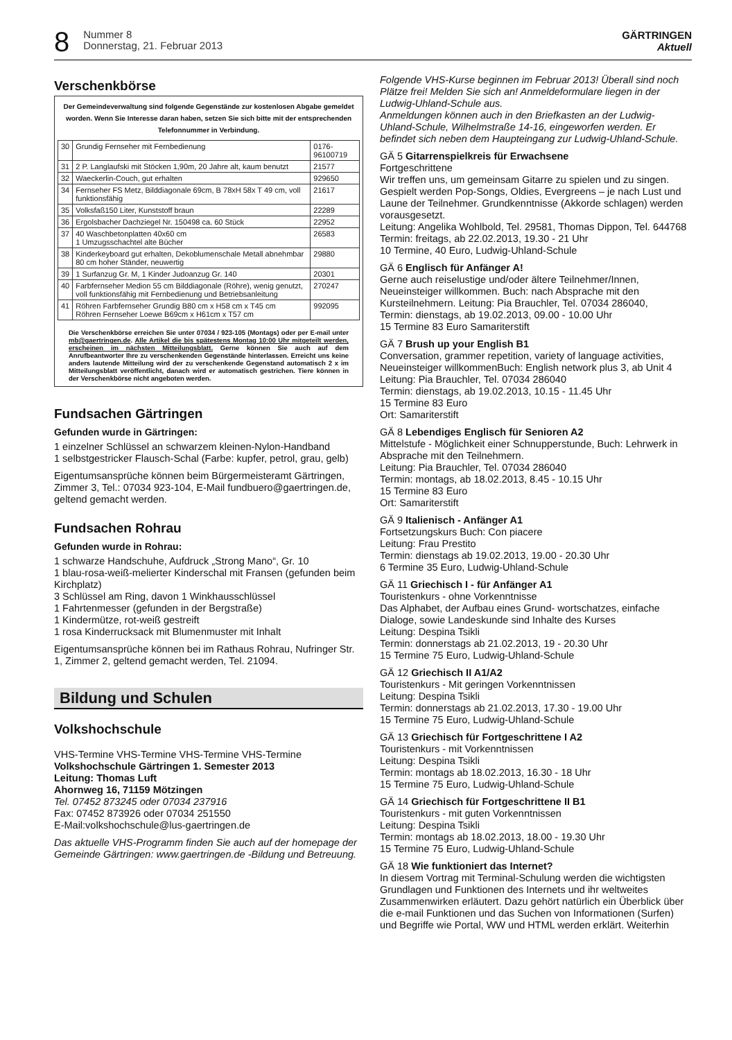8
Nummer 8
Donnerstag, 21. Februar 2013
GÄRTRINGEN
Aktuell
Verschenkbörse
Der Gemeindeverwaltung sind folgende Gegenstände zur kostenlosen Abgabe gemeldet worden. Wenn Sie Interesse daran haben, setzen Sie sich bitte mit der entsprechenden Telefonnummer in Verbindung.
| 30 | Grundig Fernseher mit Fernbedienung | 0176-96100719 |
| 31 | 2 P. Langlaufski mit Stöcken 1,90m, 20 Jahre alt, kaum benutzt | 21577 |
| 32 | Waeckerlin-Couch, gut erhalten | 929650 |
| 34 | Fernseher FS Metz, Bilddiagonale 69cm, B 78xH 58x T 49 cm, voll funktionsfähig | 21617 |
| 35 | Volksfaß150 Liter, Kunststoff braun | 22289 |
| 36 | Ergolsbacher Dachziegel Nr. 150498 ca. 60 Stück | 22952 |
| 37 | 40 Waschbetonplatten 40x60 cm 1 Umzugsschachtel alte Bücher | 26583 |
| 38 | Kinderkeyboard gut erhalten, Dekoblumenschale Metall abnehmbar 80 cm hoher Ständer, neuwertig | 29880 |
| 39 | 1 Surfanzug Gr. M, 1 Kinder Judoanzug Gr. 140 | 20301 |
| 40 | Farbfernseher Medion 55 cm Bilddiagonale (Röhre), wenig genutzt, voll funktionsfähig mit Fernbedienung und Betriebsanleitung | 270247 |
| 41 | Röhren Farbfernseher Grundig B80 cm x H58 cm x T45 cm Röhren Fernseher Loewe B69cm x H61cm x T57 cm | 992095 |
Die Verschenkbörse erreichen Sie unter 07034 / 923-105 (Montags) oder per E-mail unter mb@gaertringen.de. Alle Artikel die bis spätestens Montag 10:00 Uhr mitgeteilt werden, erscheinen im nächsten Mitteilungsblatt. Gerne können Sie auch auf dem Anrufbeantworter Ihre zu verschenkenden Gegenstände hinterlassen. Erreicht uns keine anders lautende Mitteilung wird der zu verschenkende Gegenstand automatisch 2 x im Mitteilungsblatt veröffentlicht, danach wird er automatisch gestrichen. Tiere können in der Verschenkbörse nicht angeboten werden.
Fundsachen Gärtringen
Gefunden wurde in Gärtringen:
1 einzelner Schlüssel an schwarzem kleinen-Nylon-Handband
1 selbstgestricker Flausch-Schal (Farbe: kupfer, petrol, grau, gelb)
Eigentumsansprüche können beim Bürgermeisteramt Gärtringen, Zimmer 3, Tel.: 07034 923-104, E-Mail fundbuero@gaertringen.de, geltend gemacht werden.
Fundsachen Rohrau
Gefunden wurde in Rohrau:
1 schwarze Handschuhe, Aufdruck „Strong Mano“, Gr. 10
1 blau-rosa-weiß-melierter Kinderschal mit Fransen (gefunden beim Kirchplatz)
3 Schlüssel am Ring, davon 1 Winkhausschlüssel
1 Fahrtenmesser (gefunden in der Bergstraße)
1 Kindermütze, rot-weiß gestreift
1 rosa Kinderrucksack mit Blumenmuster mit Inhalt
Eigentumsansprüche können bei im Rathaus Rohrau, Nufringer Str. 1, Zimmer 2, geltend gemacht werden, Tel. 21094.
Bildung und Schulen
Volkshochschule
VHS-Termine VHS-Termine VHS-Termine VHS-Termine
Volkshochschule Gärtringen 1. Semester 2013
Leitung: Thomas Luft
Ahornweg 16, 71159 Mötzingen
Tel. 07452 873245 oder 07034 237916
Fax: 07452 873926 oder 07034 251550
E-Mail:volkshochschule@lus-gaertringen.de
Das aktuelle VHS-Programm finden Sie auch auf der homepage der Gemeinde Gärtringen: www.gaertringen.de -Bildung und Betreuung.
Folgende VHS-Kurse beginnen im Februar 2013! Überall sind noch Plätze frei! Melden Sie sich an! Anmeldeformulare liegen in der Ludwig-Uhland-Schule aus.
Anmeldungen können auch in den Briefkasten an der Ludwig-Uhland-Schule, Wilhelmstraße 14-16, eingeworfen werden. Er befindet sich neben dem Haupteingang zur Ludwig-Uhland-Schule.
GÄ 5 Gitarrenspielkreis für Erwachsene
Fortgeschrittene
Wir treffen uns, um gemeinsam Gitarre zu spielen und zu singen. Gespielt werden Pop-Songs, Oldies, Evergreens – je nach Lust und Laune der Teilnehmer. Grundkenntnisse (Akkorde schlagen) werden vorausgesetzt.
Leitung: Angelika Wohlbold, Tel. 29581, Thomas Dippon, Tel. 644768
Termin: freitags, ab 22.02.2013, 19.30 - 21 Uhr
10 Termine, 40 Euro, Ludwig-Uhland-Schule
GÄ 6 Englisch für Anfänger A!
Gerne auch reiselustige und/oder ältere Teilnehmer/Innen, Neueinsteiger willkommen. Buch: nach Absprache mit den Kursteilnehmern. Leitung: Pia Brauchler, Tel. 07034 286040,
Termin: dienstags, ab 19.02.2013, 09.00 - 10.00 Uhr
15 Termine 83 Euro Samariterstift
GÄ 7 Brush up your English B1
Conversation, grammer repetition, variety of language activities, Neueinsteiger willkommenBuch: English network plus 3, ab Unit 4
Leitung: Pia Brauchler, Tel. 07034 286040
Termin: dienstags, ab 19.02.2013, 10.15 - 11.45 Uhr
15 Termine 83 Euro
Ort: Samariterstift
GÄ 8 Lebendiges Englisch für Senioren A2
Mittelstufe - Möglichkeit einer Schnupperstunde, Buch: Lehrwerk in Absprache mit den Teilnehmern.
Leitung: Pia Brauchler, Tel. 07034 286040
Termin: montags, ab 18.02.2013, 8.45 - 10.15 Uhr
15 Termine 83 Euro
Ort: Samariterstift
GÄ 9 Italienisch - Anfänger A1
Fortsetzungskurs Buch: Con piacere
Leitung: Frau Prestito
Termin: dienstags ab 19.02.2013, 19.00 - 20.30 Uhr
6 Termine 35 Euro, Ludwig-Uhland-Schule
GÄ 11 Griechisch I - für Anfänger A1
Touristenkurs - ohne Vorkenntnisse
Das Alphabet, der Aufbau eines Grund- wortschatzes, einfache Dialoge, sowie Landeskunde sind Inhalte des Kurses
Leitung: Despina Tsikli
Termin: donnerstags ab 21.02.2013, 19 - 20.30 Uhr
15 Termine 75 Euro, Ludwig-Uhland-Schule
GÄ 12 Griechisch II A1/A2
Touristenkurs - Mit geringen Vorkenntnissen
Leitung: Despina Tsikli
Termin: donnerstags ab 21.02.2013, 17.30 - 19.00 Uhr
15 Termine 75 Euro, Ludwig-Uhland-Schule
GÄ 13 Griechisch für Fortgeschrittene I A2
Touristenkurs - mit Vorkenntnissen
Leitung: Despina Tsikli
Termin: montags ab 18.02.2013, 16.30 - 18 Uhr
15 Termine 75 Euro, Ludwig-Uhland-Schule
GÄ 14 Griechisch für Fortgeschrittene II B1
Touristenkurs - mit guten Vorkenntnissen
Leitung: Despina Tsikli
Termin: montags ab 18.02.2013, 18.00 - 19.30 Uhr
15 Termine 75 Euro, Ludwig-Uhland-Schule
GÄ 18 Wie funktioniert das Internet?
In diesem Vortrag mit Terminal-Schulung werden die wichtigsten Grundlagen und Funktionen des Internets und ihr weltweites Zusammenwirken erläutert. Dazu gehört natürlich ein Überblick über die e-mail Funktionen und das Suchen von Informationen (Surfen) und Begriffe wie Portal, WW und HTML werden erklärt. Weiterhin